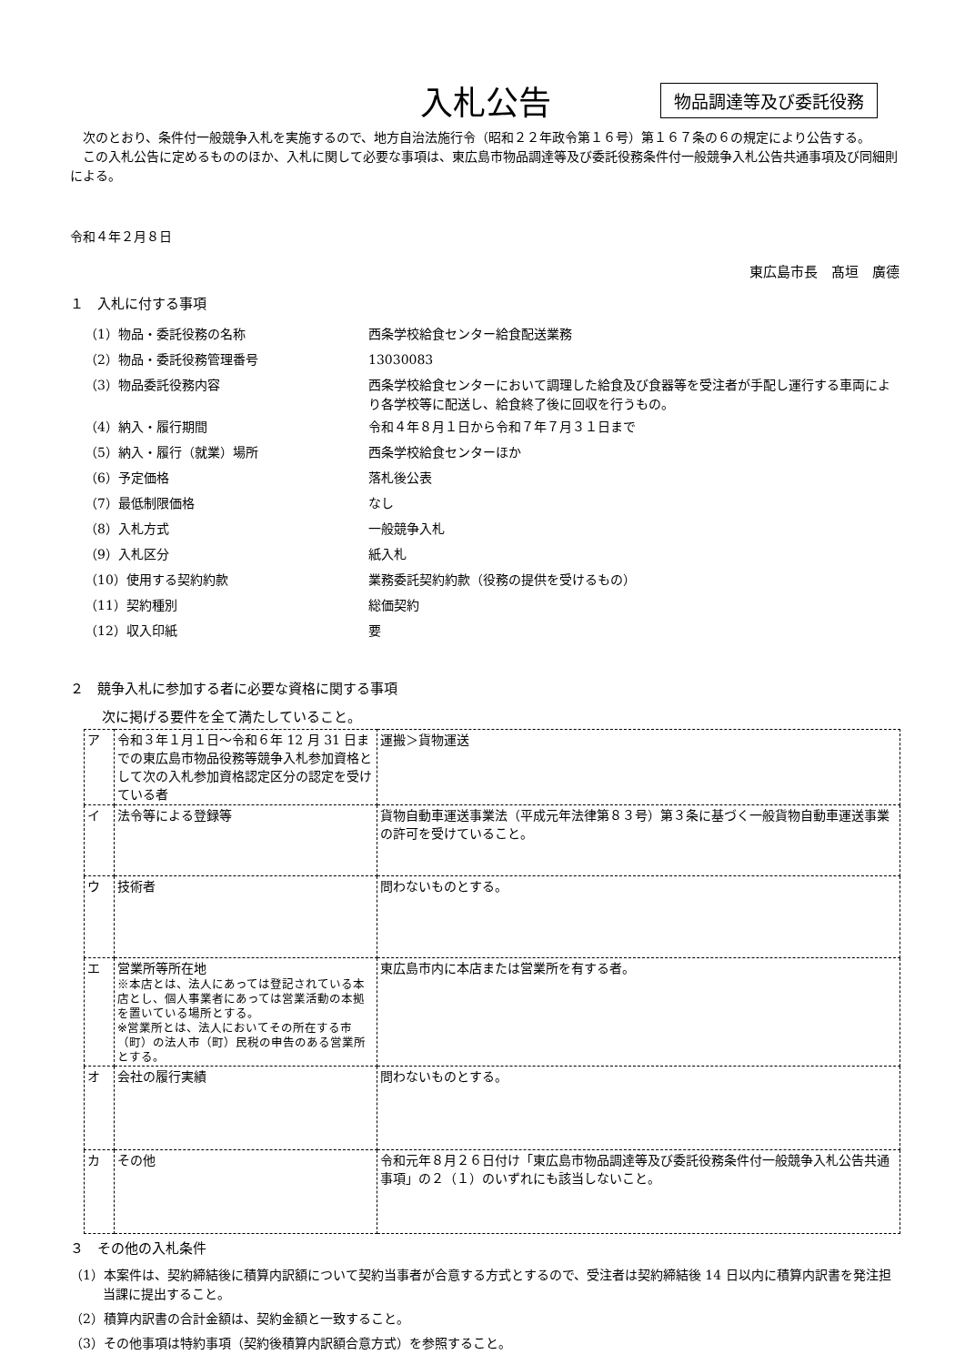入札公告
物品調達等及び委託役務
次のとおり、条件付一般競争入札を実施するので、地方自治法施行令（昭和２２年政令第１６号）第１６７条の６の規定により公告する。
この入札公告に定めるもののほか、入札に関して必要な事項は、東広島市物品調達等及び委託役務条件付一般競争入札公告共通事項及び同細則による。
令和４年２月８日
東広島市長　髙垣　廣德
１　入札に付する事項
（1）物品・委託役務の名称
西条学校給食センター給食配送業務
（2）物品・委託役務管理番号
13030083
（3）物品委託役務内容
西条学校給食センターにおいて調理した給食及び食器等を受注者が手配し運行する車両により各学校等に配送し、給食終了後に回収を行うもの。
（4）納入・履行期間
令和４年８月１日から令和７年７月３１日まで
（5）納入・履行（就業）場所
西条学校給食センターほか
（6）予定価格
落札後公表
（7）最低制限価格
なし
（8）入札方式
一般競争入札
（9）入札区分
紙入札
（10）使用する契約約款
業務委託契約約款（役務の提供を受けるもの）
（11）契約種別
総価契約
（12）収入印紙
要
２　競争入札に参加する者に必要な資格に関する事項
次に掲げる要件を全て満たしていること。
| ア | 令和３年１月１日～令和６年 12 月 31 日までの東広島市物品役務等競争入札参加資格として次の入札参加資格認定区分の認定を受けている者 | 運搬＞貨物運送 |
| イ | 法令等による登録等 | 貨物自動車運送事業法（平成元年法律第８３号）第３条に基づく一般貨物自動車運送事業の許可を受けていること。 |
| ウ | 技術者 | 問わないものとする。 |
| エ | 営業所等所在地 ※本店とは、法人にあっては登記されている本店とし、個人事業者にあっては営業活動の本拠を置いている場所とする。 ※営業所とは、法人においてその所在する市（町）の法人市（町）民税の申告のある営業所とする。 | 東広島市内に本店または営業所を有する者。 |
| オ | 会社の履行実績 | 問わないものとする。 |
| カ | その他 | 令和元年８月２６日付け「東広島市物品調達等及び委託役務条件付一般競争入札公告共通事項」の２（１）のいずれにも該当しないこと。 |
３　その他の入札条件
（1）本案件は、契約締結後に積算内訳額について契約当事者が合意する方式とするので、受注者は契約締結後 14 日以内に積算内訳書を発注担当課に提出すること。
（2）積算内訳書の合計金額は、契約金額と一致すること。
（3）その他事項は特約事項（契約後積算内訳額合意方式）を参照すること。